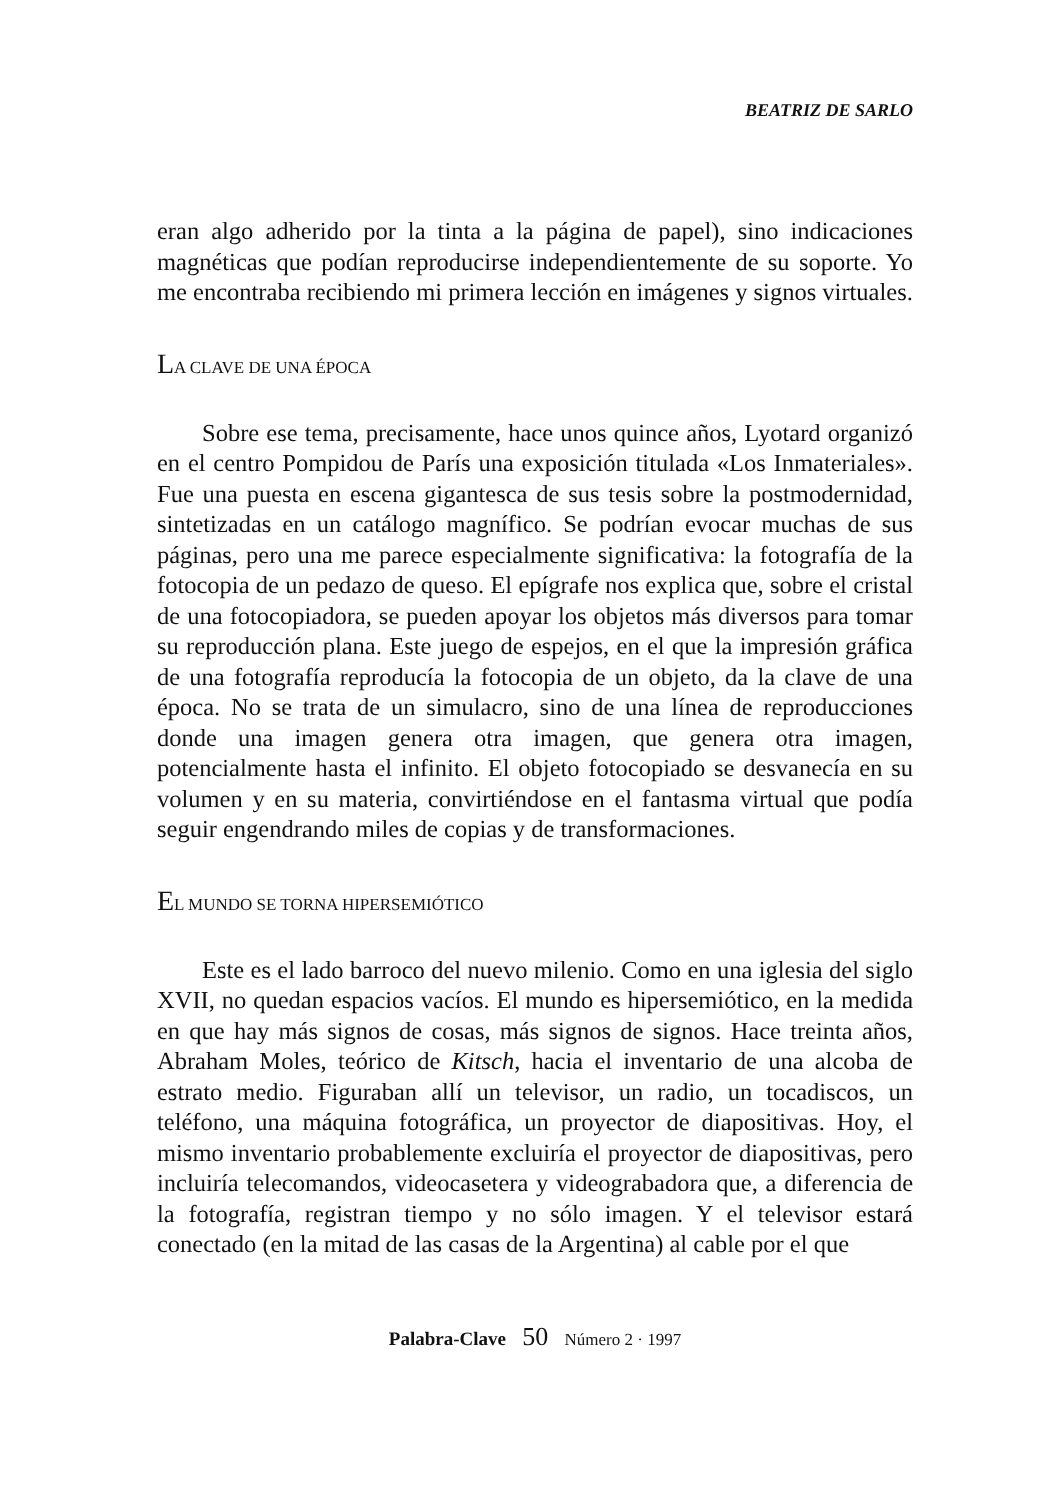BEATRIZ DE SARLO
eran algo adherido por la tinta a la página de papel), sino indicaciones magnéticas que podían reproducirse independientemente de su soporte. Yo me encontraba recibiendo mi primera lección en imágenes y signos virtuales.
LA CLAVE DE UNA ÉPOCA
Sobre ese tema, precisamente, hace unos quince años, Lyotard organizó en el centro Pompidou de París una exposición titulada «Los Inmateriales». Fue una puesta en escena gigantesca de sus tesis sobre la postmodernidad, sintetizadas en un catálogo magnífico. Se podrían evocar muchas de sus páginas, pero una me parece especialmente significativa: la fotografía de la fotocopia de un pedazo de queso. El epígrafe nos explica que, sobre el cristal de una fotocopiadora, se pueden apoyar los objetos más diversos para tomar su reproducción plana. Este juego de espejos, en el que la impresión gráfica de una fotografía reproducía la fotocopia de un objeto, da la clave de una época. No se trata de un simulacro, sino de una línea de reproducciones donde una imagen genera otra imagen, que genera otra imagen, potencialmente hasta el infinito. El objeto fotocopiado se desvanecía en su volumen y en su materia, convirtiéndose en el fantasma virtual que podía seguir engendrando miles de copias y de transformaciones.
EL MUNDO SE TORNA HIPERSEMIÓTICO
Este es el lado barroco del nuevo milenio. Como en una iglesia del siglo XVII, no quedan espacios vacíos. El mundo es hipersemiótico, en la medida en que hay más signos de cosas, más signos de signos. Hace treinta años, Abraham Moles, teórico de Kitsch, hacia el inventario de una alcoba de estrato medio. Figuraban allí un televisor, un radio, un tocadiscos, un teléfono, una máquina fotográfica, un proyector de diapositivas. Hoy, el mismo inventario probablemente excluiría el proyector de diapositivas, pero incluiría telecomandos, videocasetera y videograbadora que, a diferencia de la fotografía, registran tiempo y no sólo imagen. Y el televisor estará conectado (en la mitad de las casas de la Argentina) al cable por el que
Palabra-Clave 50 Número 2 · 1997